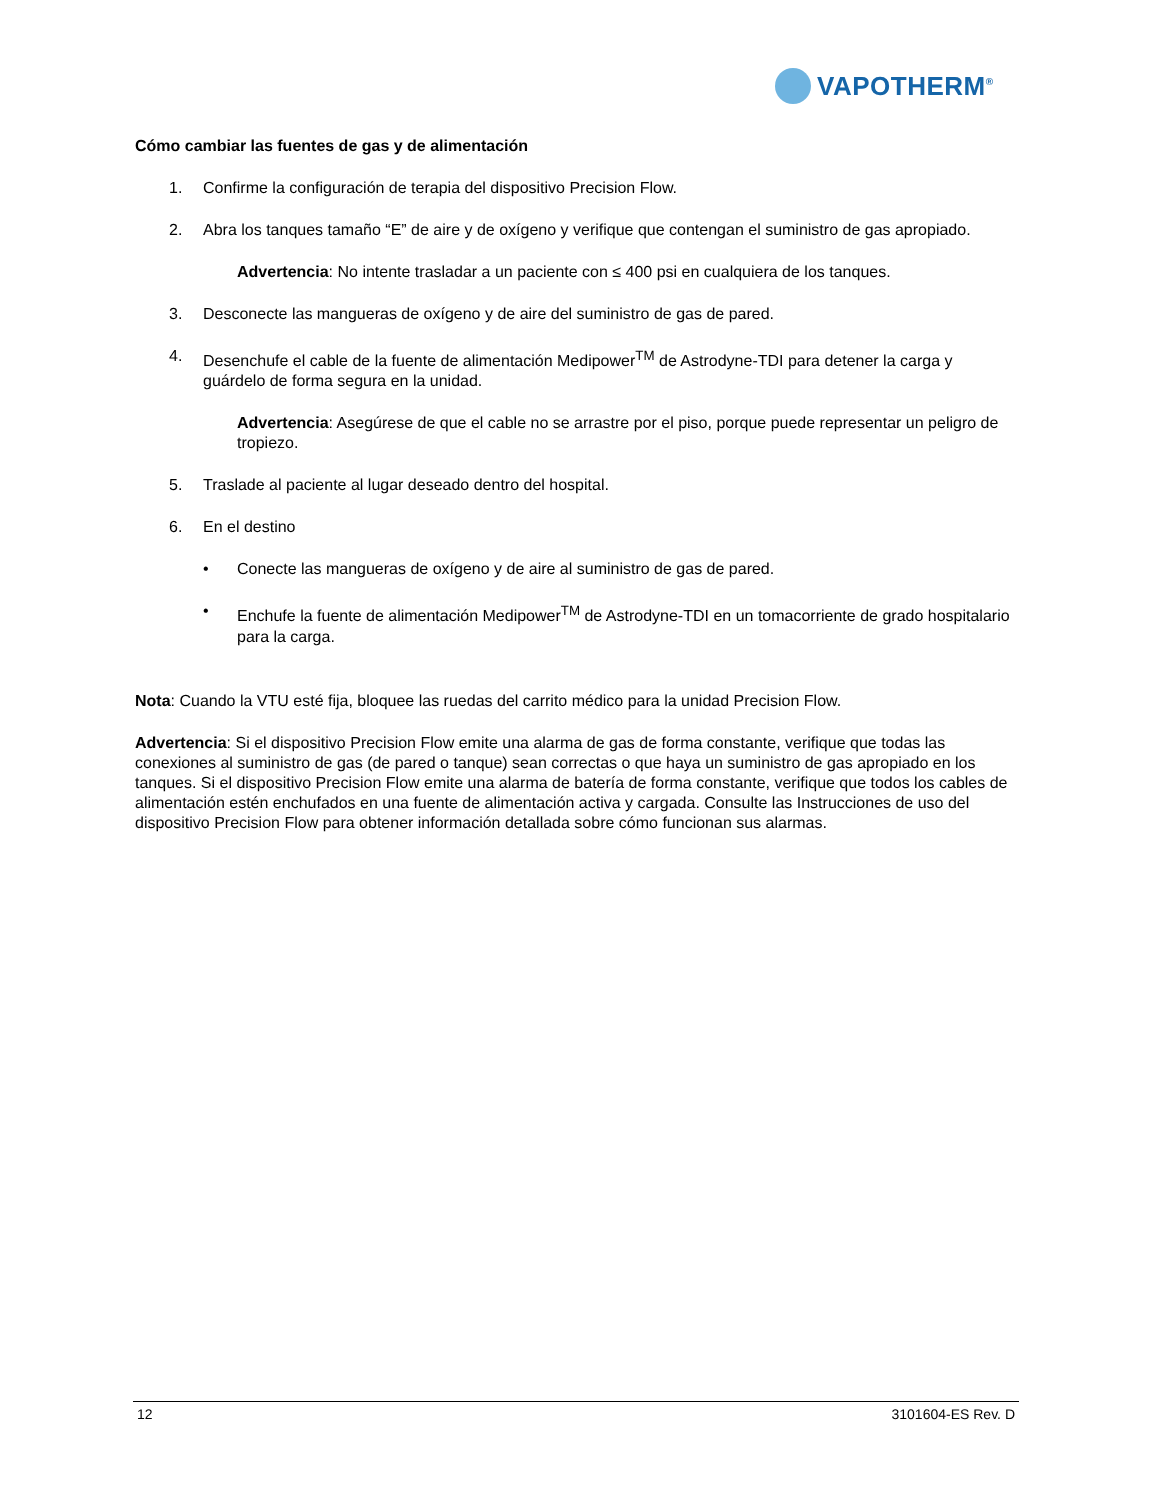VAPOTHERM<sup>®</sup>
Cómo cambiar las fuentes de gas y de alimentación
1. Confirme la configuración de terapia del dispositivo Precision Flow.
2. Abra los tanques tamaño “E” de aire y de oxígeno y verifique que contengan el suministro de gas apropiado.
Advertencia: No intente trasladar a un paciente con ≤ 400 psi en cualquiera de los tanques.
3. Desconecte las mangueras de oxígeno y de aire del suministro de gas de pared.
4. Desenchufe el cable de la fuente de alimentación Medipower<sup>TM</sup> de Astrodyne-TDI para detener la carga y guárdelo de forma segura en la unidad.
Advertencia: Asegúrese de que el cable no se arrastre por el piso, porque puede representar un peligro de tropiezo.
5. Traslade al paciente al lugar deseado dentro del hospital.
6. En el destino
• Conecte las mangueras de oxígeno y de aire al suministro de gas de pared.
• Enchufe la fuente de alimentación Medipower<sup>TM</sup> de Astrodyne-TDI en un tomacorriente de grado hospitalario para la carga.
Nota: Cuando la VTU esté fija, bloquee las ruedas del carrito médico para la unidad Precision Flow.
Advertencia: Si el dispositivo Precision Flow emite una alarma de gas de forma constante, verifique que todas las conexiones al suministro de gas (de pared o tanque) sean correctas o que haya un suministro de gas apropiado en los tanques. Si el dispositivo Precision Flow emite una alarma de batería de forma constante, verifique que todos los cables de alimentación estén enchufados en una fuente de alimentación activa y cargada. Consulte las Instrucciones de uso del dispositivo Precision Flow para obtener información detallada sobre cómo funcionan sus alarmas.
12 3101604-ES Rev. D